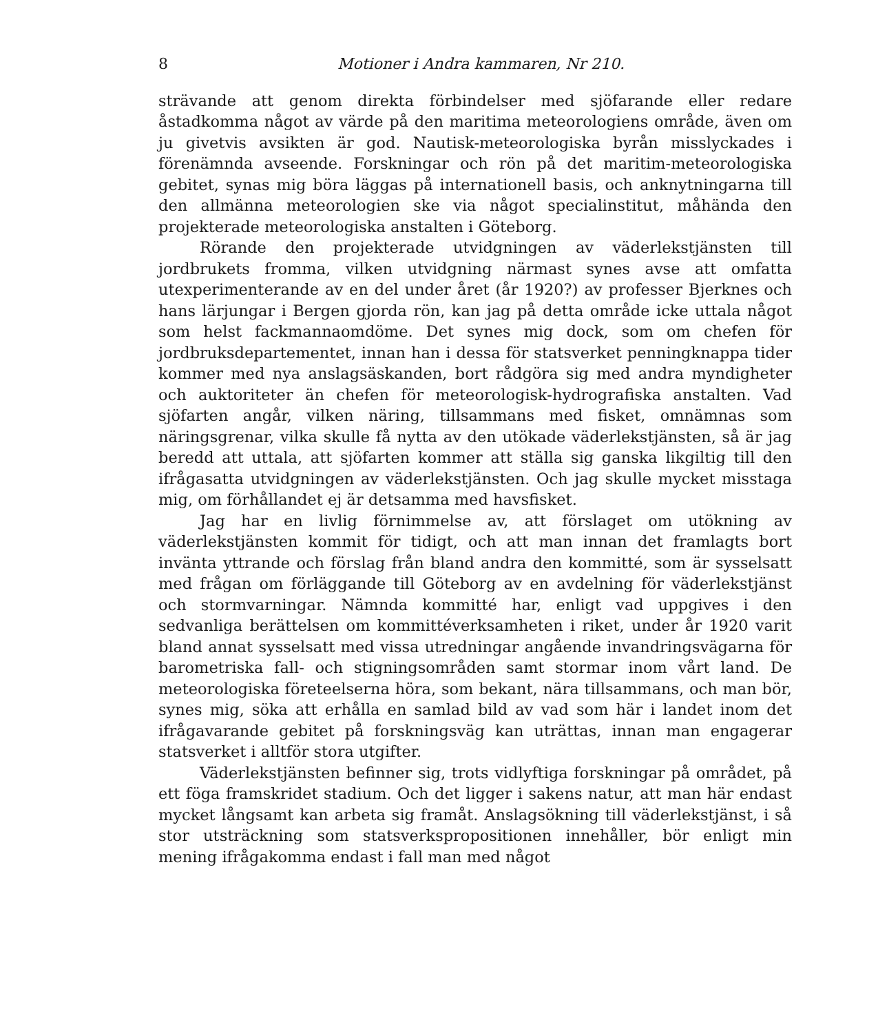8 Motioner i Andra kammaren, Nr 210.
strävande att genom direkta förbindelser med sjöfarande eller redare åstadkomma något av värde på den maritima meteorologiens område, även om ju givetvis avsikten är god. Nautisk-meteorologiska byrån misslyckades i förenämnda avseende. Forskningar och rön på det maritim-meteorologiska gebitet, synas mig böra läggas på internationell basis, och anknytningarna till den allmänna meteorologien ske via något specialinstitut, måhända den projekterade meteorologiska anstalten i Göteborg.
Rörande den projekterade utvidgningen av väderlekstjänsten till jordbrukets fromma, vilken utvidgning närmast synes avse att omfatta utexperimenterande av en del under året (år 1920?) av professer Bjerknes och hans lärjungar i Bergen gjorda rön, kan jag på detta område icke uttala något som helst fackmannaomdöme. Det synes mig dock, som om chefen för jordbruksdepartementet, innan han i dessa för statsverket penningknappa tider kommer med nya anslagsäskanden, bort rådgöra sig med andra myndigheter och auktoriteter än chefen för meteorologisk-hydrografiska anstalten. Vad sjöfarten angår, vilken näring, tillsammans med fisket, omnämnas som näringsgrenar, vilka skulle få nytta av den utökade väderlekstjänsten, så är jag beredd att uttala, att sjöfarten kommer att ställa sig ganska likgiltig till den ifrågasatta utvidgningen av väderlekstjänsten. Och jag skulle mycket misstaga mig, om förhållandet ej är detsamma med havsfisket.
Jag har en livlig förnimmelse av, att förslaget om utökning av väderlekstjänsten kommit för tidigt, och att man innan det framlagts bort invänta yttrande och förslag från bland andra den kommitté, som är sysselsatt med frågan om förläggande till Göteborg av en avdelning för väderlekstjänst och stormvarningar. Nämnda kommitté har, enligt vad uppgives i den sedvanliga berättelsen om kommittéverksamheten i riket, under år 1920 varit bland annat sysselsatt med vissa utredningar angående invandringsvägarna för barometriska fall- och stigningsområden samt stormar inom vårt land. De meteorologiska företeelserna höra, som bekant, nära tillsammans, och man bör, synes mig, söka att erhålla en samlad bild av vad som här i landet inom det ifrågavarande gebitet på forskningsväg kan uträttas, innan man engagerar statsverket i alltför stora utgifter.
Väderlekstjänsten befinner sig, trots vidlyftiga forskningar på området, på ett föga framskridet stadium. Och det ligger i sakens natur, att man här endast mycket långsamt kan arbeta sig framåt. Anslagsökning till väderlekstjänst, i så stor utsträckning som statsverkspropositionen innehåller, bör enligt min mening ifrågakomma endast i fall man med något